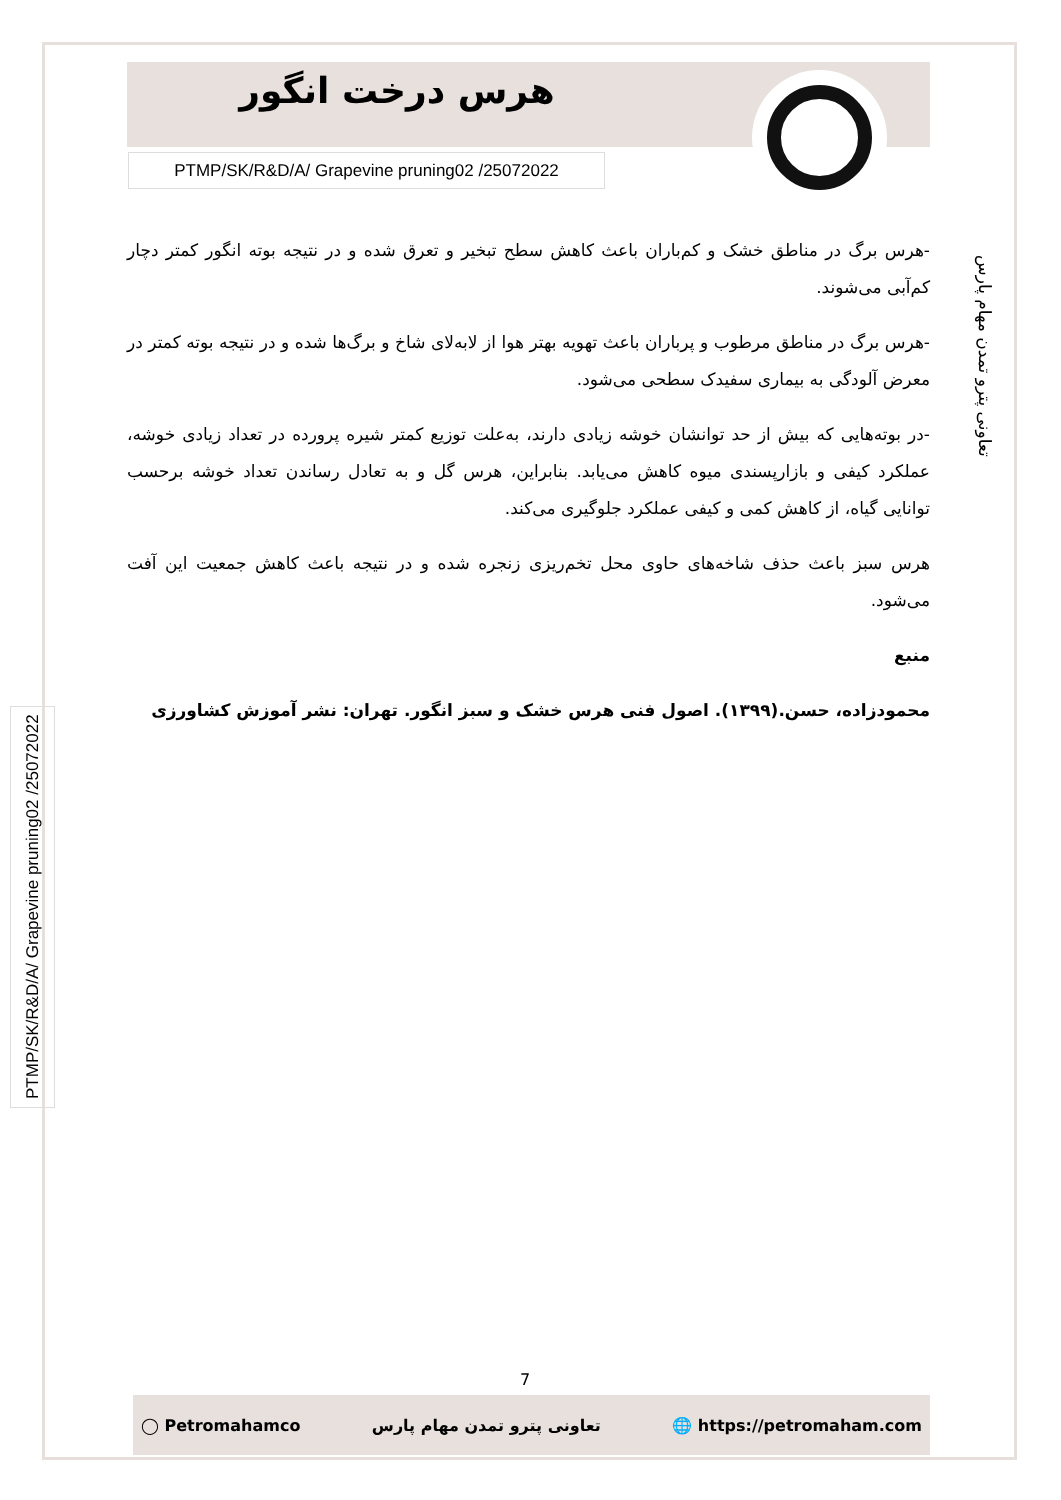هرس درخت انگور
PTMP/SK/R&D/A/ Grapevine pruning02 /25072022
-هرس برگ در مناطق خشک و کم‌باران باعث کاهش سطح تبخیر و تعرق شده و در نتیجه بوته انگور کمتر دچار کم‌آبی می‌شوند.
-هرس برگ در مناطق مرطوب و پرباران باعث تهویه بهتر هوا از لابه‌لای شاخ و برگ‌ها شده و در نتیجه بوته کمتر در معرض آلودگی به بیماری سفیدک سطحی می‌شود.
-در بوته‌هایی که بیش از حد توانشان خوشه زیادی دارند، به‌علت توزیع کمتر شیره پرورده در تعداد زیادی خوشه، عملکرد کیفی و بازارپسندی میوه کاهش می‌یابد. بنابراین، هرس گل و به تعادل رساندن تعداد خوشه برحسب توانایی گیاه، از کاهش کمی و کیفی عملکرد جلوگیری می‌کند.
هرس سبز باعث حذف شاخه‌های حاوی محل تخم‌ریزی زنجره شده و در نتیجه باعث کاهش جمعیت این آفت می‌شود.
منبع
محمودزاده، حسن.(۱۳۹۹). اصول فنی هرس خشک و سبز انگور. تهران: نشر آموزش کشاورزی
تعاونی پترو تمدن مهام پارس
PTMP/SK/R&D/A/ Grapevine pruning02 /25072022
7
◯ Petromahamco تعاونی پترو تمدن مهام پارس 🌐 https://petromaham.com